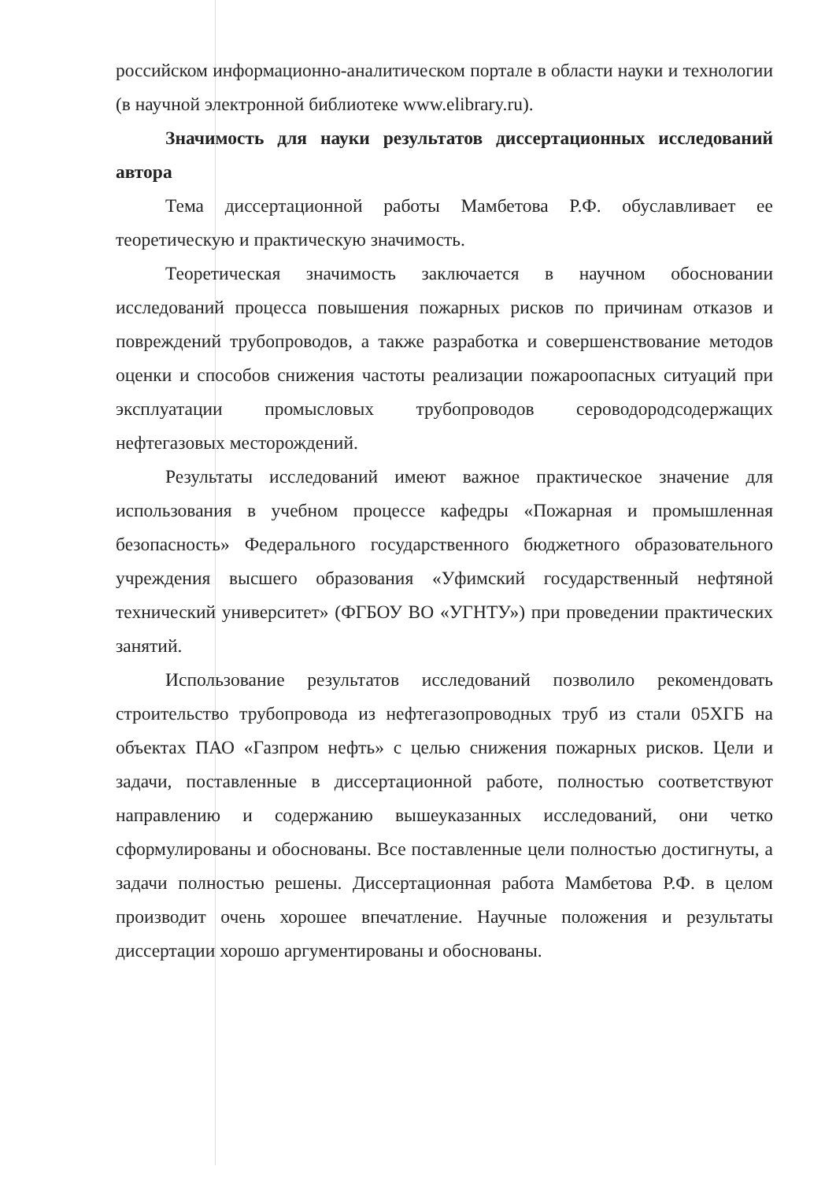российском информационно-аналитическом портале в области науки и технологии (в научной электронной библиотеке www.elibrary.ru).
Значимость для науки результатов диссертационных исследований автора
Тема диссертационной работы Мамбетова Р.Ф. обуславливает ее теоретическую и практическую значимость.
Теоретическая значимость заключается в научном обосновании исследований процесса повышения пожарных рисков по причинам отказов и повреждений трубопроводов, а также разработка и совершенствование методов оценки и способов снижения частоты реализации пожароопасных ситуаций при эксплуатации промысловых трубопроводов сероводородсодержащих нефтегазовых месторождений.
Результаты исследований имеют важное практическое значение для использования в учебном процессе кафедры «Пожарная и промышленная безопасность» Федерального государственного бюджетного образовательного учреждения высшего образования «Уфимский государственный нефтяной технический университет» (ФГБОУ ВО «УГНТУ») при проведении практических занятий.
Использование результатов исследований позволило рекомендовать строительство трубопровода из нефтегазопроводных труб из стали 05ХГБ на объектах ПАО «Газпром нефть» с целью снижения пожарных рисков. Цели и задачи, поставленные в диссертационной работе, полностью соответствуют направлению и содержанию вышеуказанных исследований, они четко сформулированы и обоснованы. Все поставленные цели полностью достигнуты, а задачи полностью решены. Диссертационная работа Мамбетова Р.Ф. в целом производит очень хорошее впечатление. Научные положения и результаты диссертации хорошо аргументированы и обоснованы.